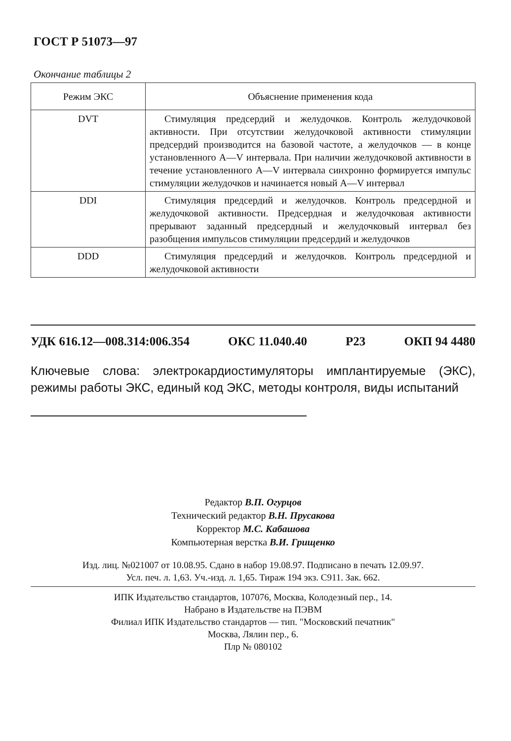ГОСТ Р 51073—97
Окончание таблицы 2
| Режим ЭКС | Объяснение применения кода |
| --- | --- |
| DVT | Стимуляция предсердий и желудочков. Контроль желудочковой активности. При отсутствии желудочковой активности стимуляции предсердий производится на базовой частоте, а желудочков — в конце установленного A—V интервала. При наличии желудочковой активности в течение установленного A—V интервала синхронно формируется импульс стимуляции желудочков и начинается новый A—V интервал |
| DDI | Стимуляция предсердий и желудочков. Контроль предсердной и желудочковой активности. Предсердная и желудочковая активности прерывают заданный предсердный и желудочковый интервал без разобщения импульсов стимуляции предсердий и желудочков |
| DDD | Стимуляция предсердий и желудочков. Контроль предсердной и желудочковой активности |
УДК 616.12—008.314:006.354 ОКС 11.040.40 Р23 ОКП 94 4480
Ключевые слова: электрокардиостимуляторы имплантируемые (ЭКС), режимы работы ЭКС, единый код ЭКС, методы контроля, виды испытаний
Редактор В.П. Огурцов
Технический редактор В.Н. Прусакова
Корректор М.С. Кабашова
Компьютерная верстка В.И. Грищенко
Изд. лиц. №021007 от 10.08.95. Сдано в набор 19.08.97. Подписано в печать 12.09.97.
Усл. печ. л. 1,63. Уч.-изд. л. 1,65. Тираж 194 экз. С911. Зак. 662.
ИПК Издательство стандартов, 107076, Москва, Колодезный пер., 14.
Набрано в Издательстве на ПЭВМ
Филиал ИПК Издательство стандартов — тип. "Московский печатник"
Москва, Лялин пер., 6.
Плр № 080102